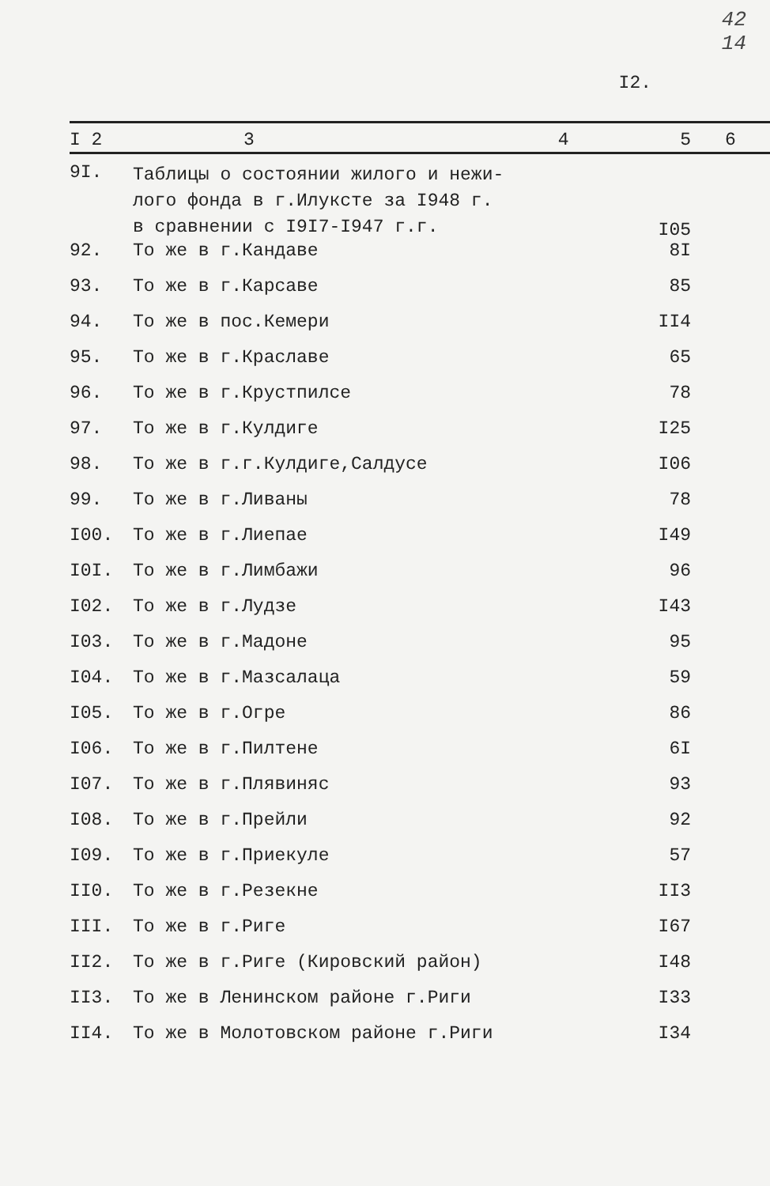42
14
I2.
| I 2 | 3 | 4 | 5 | 6 |
| --- | --- | --- | --- | --- |
| 9I. | Таблицы о состоянии жилого и нежи- лого фонда в г.Илуксте за I948 г. в сравнении с I9I7-I947 г.г. | | I05 | |
| 92. | То же в г.Кандаве | | 8I | |
| 93. | То же в г.Карсаве | | 85 | |
| 94. | То же в пос.Кемери | | II4 | |
| 95. | То же в г.Краславе | | 65 | |
| 96. | То же в г.Крустпилсе | | 78 | |
| 97. | То же в г.Кулдиге | | I25 | |
| 98. | То же в г.г.Кулдиге,Салдусе | | I06 | |
| 99. | То же в г.Ливаны | | 78 | |
| I00. | То же в г.Лиепае | | I49 | |
| I0I. | То же в г.Лимбажи | | 96 | |
| I02. | То же в г.Лудзе | | I43 | |
| I03. | То же в г.Мадоне | | 95 | |
| I04. | То же в г.Мазсалаца | | 59 | |
| I05. | То же в г.Огре | | 86 | |
| I06. | То же в г.Пилтене | | 6I | |
| I07. | То же в г.Плявиняс | | 93 | |
| I08. | То же в г.Прейли | | 92 | |
| I09. | То же в г.Приекуле | | 57 | |
| II0. | То же в г.Резекне | | II3 | |
| III. | То же в г.Риге | | I67 | |
| II2. | То же в г.Риге (Кировский район) | | I48 | |
| II3. | То же в Ленинском районе г.Риги | | I33 | |
| II4. | То же в Молотовском районе г.Риги | | I34 | |